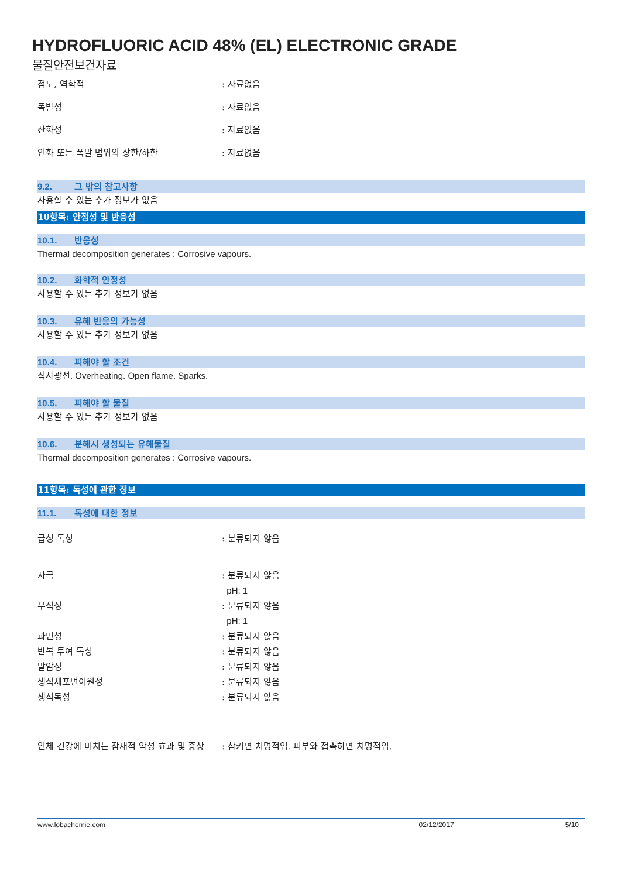HYDROFLUORIC ACID 48% (EL) ELECTRONIC GRADE
물질안전보건자료
점도, 역학적 : 자료없음
폭발성 : 자료없음
산화성 : 자료없음
인화 또는 폭발 범위의 상한/하한 : 자료없음
9.2. 그 밖의 참고사항
사용할 수 있는 추가 정보가 없음
10항목: 안정성 및 반응성
10.1. 반응성
Thermal decomposition generates : Corrosive vapours.
10.2. 화학적 안정성
사용할 수 있는 추가 정보가 없음
10.3. 유해 반응의 가능성
사용할 수 있는 추가 정보가 없음
10.4. 피해야 할 조건
직사광선. Overheating. Open flame. Sparks.
10.5. 피해야 할 물질
사용할 수 있는 추가 정보가 없음
10.6. 분해시 생성되는 유해물질
Thermal decomposition generates : Corrosive vapours.
11항목: 독성에 관한 정보
11.1. 독성에 대한 정보
급성 독성 : 분류되지 않음
자극 : 분류되지 않음
pH: 1
부식성 : 분류되지 않음
pH: 1
과민성 : 분류되지 않음
반복 투여 독성 : 분류되지 않음
발암성 : 분류되지 않음
생식세포변이원성 : 분류되지 않음
생식독성 : 분류되지 않음
인체 건강에 미치는 잠재적 악성 효과 및 증상
: 삼키면 치명적임. 피부와 접촉하면 치명적임.
www.lobachemie.com 02/12/2017 5/10